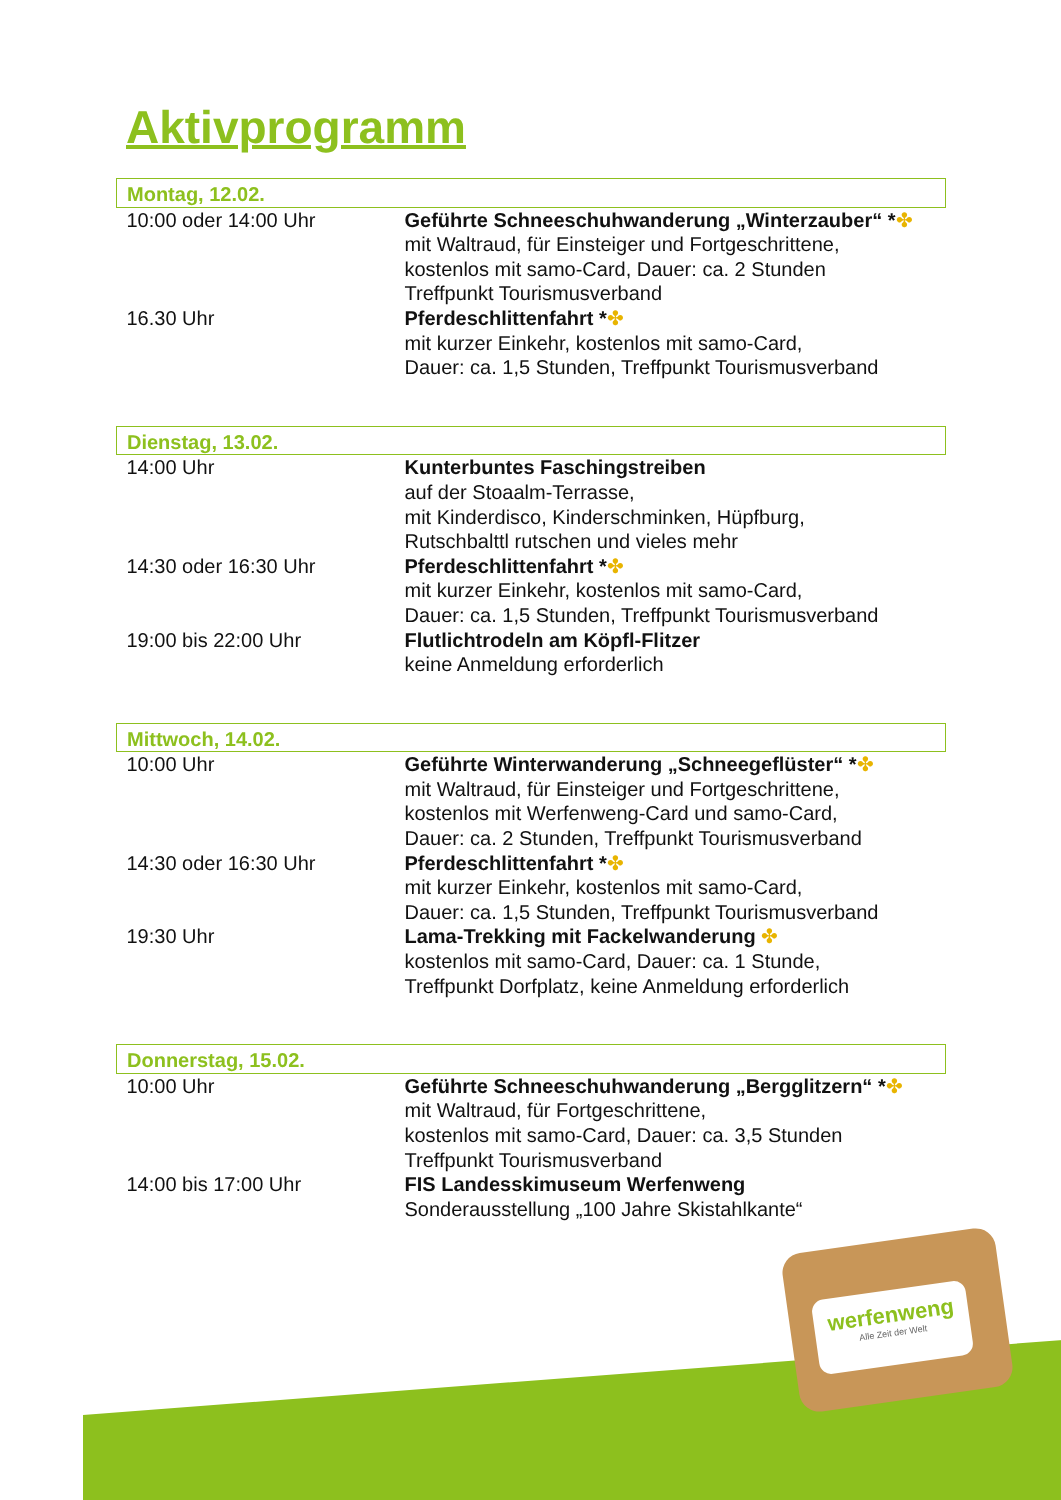Aktivprogramm
| Montag, 12.02. | |
| --- | --- |
| 10:00 oder 14:00 Uhr | Geführte Schneeschuhwanderung „Winterzauber“ * ✤ mit Waltraud, für Einsteiger und Fortgeschrittene, kostenlos mit samo-Card, Dauer: ca. 2 Stunden Treffpunkt Tourismusverband |
| 16.30 Uhr | Pferdeschlittenfahrt * ✤ mit kurzer Einkehr, kostenlos mit samo-Card, Dauer: ca. 1,5 Stunden, Treffpunkt Tourismusverband |
| Dienstag, 13.02. | |
| --- | --- |
| 14:00 Uhr | Kunterbuntes Faschingstreiben auf der Stoaalm-Terrasse, mit Kinderdisco, Kinderschminken, Hüpfburg, Rutschbalttl rutschen und vieles mehr |
| 14:30 oder 16:30 Uhr | Pferdeschlittenfahrt * ✤ mit kurzer Einkehr, kostenlos mit samo-Card, Dauer: ca. 1,5 Stunden, Treffpunkt Tourismusverband |
| 19:00 bis 22:00 Uhr | Flutlichtrodeln am Köpfl-Flitzer keine Anmeldung erforderlich |
| Mittwoch, 14.02. | |
| --- | --- |
| 10:00 Uhr | Geführte Winterwanderung „Schneegeflüster“ * ✤ mit Waltraud, für Einsteiger und Fortgeschrittene, kostenlos mit Werfenweng-Card und samo-Card, Dauer: ca. 2 Stunden, Treffpunkt Tourismusverband |
| 14:30 oder 16:30 Uhr | Pferdeschlittenfahrt * ✤ mit kurzer Einkehr, kostenlos mit samo-Card, Dauer: ca. 1,5 Stunden, Treffpunkt Tourismusverband |
| 19:30 Uhr | Lama-Trekking mit Fackelwanderung ✤ kostenlos mit samo-Card, Dauer: ca. 1 Stunde, Treffpunkt Dorfplatz, keine Anmeldung erforderlich |
| Donnerstag, 15.02. | |
| --- | --- |
| 10:00 Uhr | Geführte Schneeschuhwanderung „Bergglitzern“ * ✤ mit Waltraud, für Fortgeschrittene, kostenlos mit samo-Card, Dauer: ca. 3,5 Stunden Treffpunkt Tourismusverband |
| 14:00 bis 17:00 Uhr | FIS Landesskimuseum Werfenweng Sonderausstellung „100 Jahre Skistahlkante“ |
werfenweng
Alle Zeit der Welt